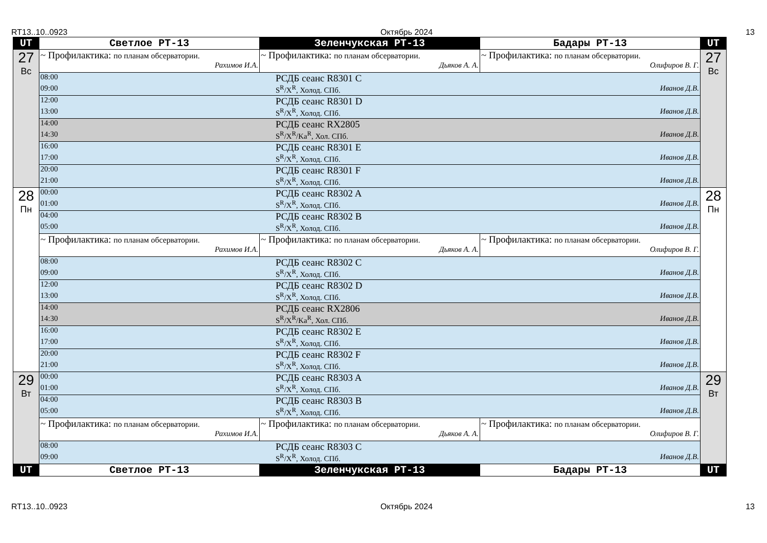RT13..10..0923 Октябрь 2024 13
| UT | Светлое РТ-13 | Зеленчукская РТ-13 | Бадары РТ-13 | UT |
| --- | --- | --- | --- | --- |
| 27 Вс | ~ Профилактика: по планам обсерватории. Рахимов И.А. | ~ Профилактика: по планам обсерватории. Дьяков А. А. | ~ Профилактика: по планам обсерватории. Олифиров В. Г. | 27 Вс |
| | 08:00 РСДБ сеанс R8301 C 09:00 S<sup>R</sup>/X<sup>R</sup>, Холод. СПб. Иванов Д.В. | | | |
| | 12:00 РСДБ сеанс R8301 D 13:00 S<sup>R</sup>/X<sup>R</sup>, Холод. СПб. Иванов Д.В. | | | |
| | 14:00 РСДБ сеанс RX2805 14:30 S<sup>R</sup>/X<sup>R</sup>/Ka<sup>R</sup>, Хол. СПб. Иванов Д.В. | | | |
| | 16:00 РСДБ сеанс R8301 E 17:00 S<sup>R</sup>/X<sup>R</sup>, Холод. СПб. Иванов Д.В. | | | |
| | 20:00 РСДБ сеанс R8301 F 21:00 S<sup>R</sup>/X<sup>R</sup>, Холод. СПб. Иванов Д.В. | | | |
| 28 Пн | 00:00 РСДБ сеанс R8302 A 01:00 S<sup>R</sup>/X<sup>R</sup>, Холод. СПб. Иванов Д.В. | | | 28 Пн |
| | 04:00 РСДБ сеанс R8302 B 05:00 S<sup>R</sup>/X<sup>R</sup>, Холод. СПб. Иванов Д.В. | | | |
| | ~ Профилактика: по планам обсерватории. Рахимов И.А. | ~ Профилактика: по планам обсерватории. Дьяков А. А. | ~ Профилактика: по планам обсерватории. Олифиров В. Г. | |
| | 08:00 РСДБ сеанс R8302 C 09:00 S<sup>R</sup>/X<sup>R</sup>, Холод. СПб. Иванов Д.В. | | | |
| | 12:00 РСДБ сеанс R8302 D 13:00 S<sup>R</sup>/X<sup>R</sup>, Холод. СПб. Иванов Д.В. | | | |
| | 14:00 РСДБ сеанс RX2806 14:30 S<sup>R</sup>/X<sup>R</sup>/Ka<sup>R</sup>, Хол. СПб. Иванов Д.В. | | | |
| | 16:00 РСДБ сеанс R8302 E 17:00 S<sup>R</sup>/X<sup>R</sup>, Холод. СПб. Иванов Д.В. | | | |
| | 20:00 РСДБ сеанс R8302 F 21:00 S<sup>R</sup>/X<sup>R</sup>, Холод. СПб. Иванов Д.В. | | | |
| 29 Вт | 00:00 РСДБ сеанс R8303 A 01:00 S<sup>R</sup>/X<sup>R</sup>, Холод. СПб. Иванов Д.В. | | | 29 Вт |
| | 04:00 РСДБ сеанс R8303 B 05:00 S<sup>R</sup>/X<sup>R</sup>, Холод. СПб. Иванов Д.В. | | | |
| | ~ Профилактика: по планам обсерватории. Рахимов И.А. | ~ Профилактика: по планам обсерватории. Дьяков А. А. | ~ Профилактика: по планам обсерватории. Олифиров В. Г. | |
| | 08:00 РСДБ сеанс R8303 C 09:00 S<sup>R</sup>/X<sup>R</sup>, Холод. СПб. Иванов Д.В. | | | |
| UT | Светлое РТ-13 | Зеленчукская РТ-13 | Бадары РТ-13 | UT |
RT13..10..0923 Октябрь 2024 13